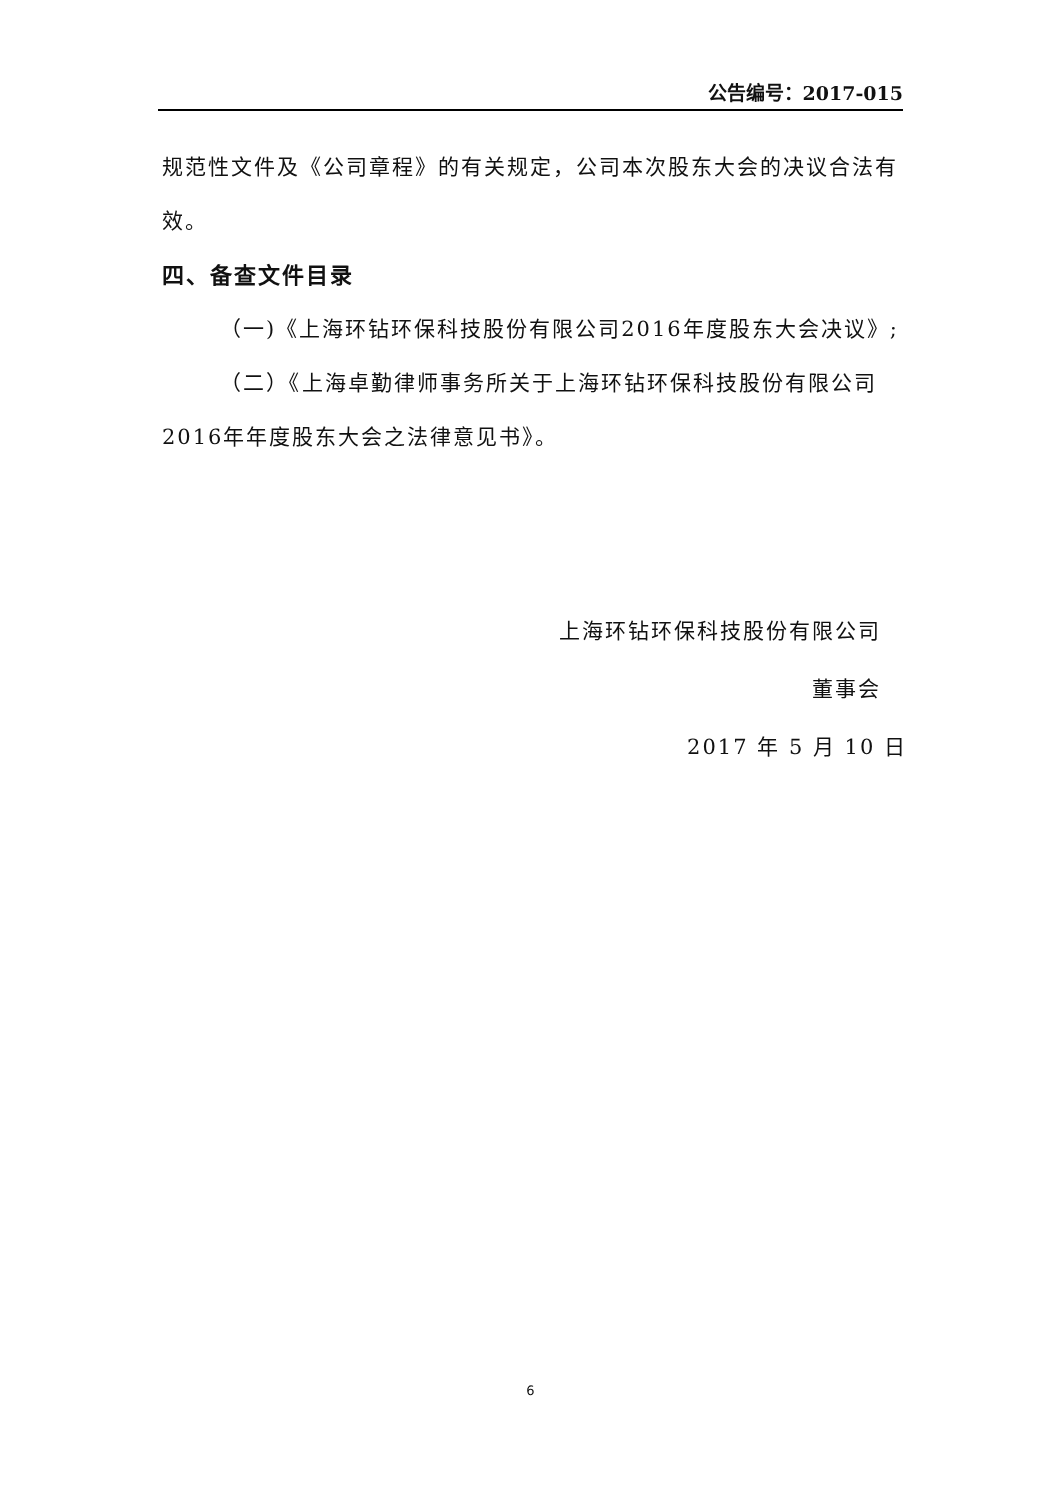公告编号：2017-015
规范性文件及《公司章程》的有关规定，公司本次股东大会的决议合法有效。
四、备查文件目录
（一)《上海环钻环保科技股份有限公司2016年度股东大会决议》;
（二）《上海卓勤律师事务所关于上海环钻环保科技股份有限公司2016年年度股东大会之法律意见书》。
上海环钻环保科技股份有限公司
董事会
2017 年 5 月 10 日
6